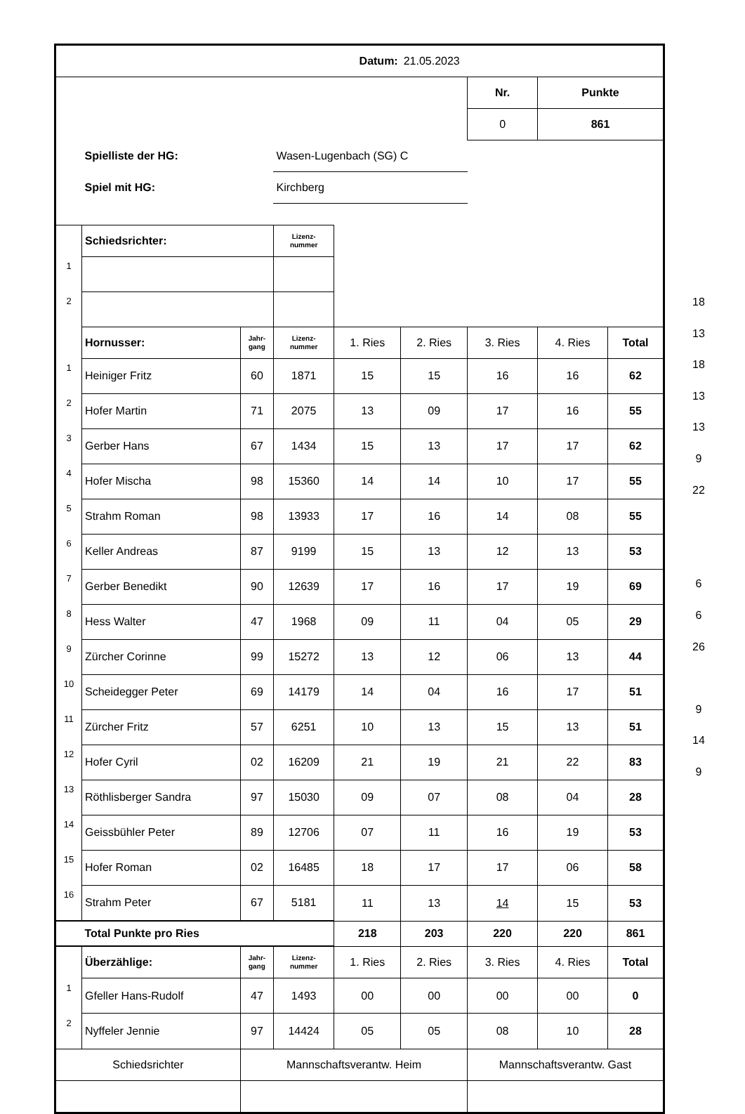| Datum: | | | | | 21.05.2023 | | | |
| | | | | | | Nr. | Punkte | |
| | | | | | | 0 | 861 | |
| | Spielliste der HG: | | Wasen-Lugenbach (SG) C | | | | | |
| | Spiel mit HG: | | Kirchberg | | | | | |
| | Schiedsrichter: | | Lizenz- nummer | | | | | |
| 1 | | | | | | | | |
| 2 | | | | | | | | |
| | Hornusser: | Jahr- gang | Lizenz- nummer | 1. Ries | 2. Ries | 3. Ries | 4. Ries | Total |
| 1 | Heiniger Fritz | 60 | 1871 | 15 | 15 | 16 | 16 | 62 |
| 2 | Hofer Martin | 71 | 2075 | 13 | 09 | 17 | 16 | 55 |
| 3 | Gerber Hans | 67 | 1434 | 15 | 13 | 17 | 17 | 62 |
| 4 | Hofer Mischa | 98 | 15360 | 14 | 14 | 10 | 17 | 55 |
| 5 | Strahm Roman | 98 | 13933 | 17 | 16 | 14 | 08 | 55 |
| 6 | Keller Andreas | 87 | 9199 | 15 | 13 | 12 | 13 | 53 |
| 7 | Gerber Benedikt | 90 | 12639 | 17 | 16 | 17 | 19 | 69 |
| 8 | Hess Walter | 47 | 1968 | 09 | 11 | 04 | 05 | 29 |
| 9 | Zürcher Corinne | 99 | 15272 | 13 | 12 | 06 | 13 | 44 |
| 10 | Scheidegger Peter | 69 | 14179 | 14 | 04 | 16 | 17 | 51 |
| 11 | Zürcher Fritz | 57 | 6251 | 10 | 13 | 15 | 13 | 51 |
| 12 | Hofer Cyril | 02 | 16209 | 21 | 19 | 21 | 22 | 83 |
| 13 | Röthlisberger Sandra | 97 | 15030 | 09 | 07 | 08 | 04 | 28 |
| 14 | Geissbühler Peter | 89 | 12706 | 07 | 11 | 16 | 19 | 53 |
| 15 | Hofer Roman | 02 | 16485 | 18 | 17 | 17 | 06 | 58 |
| 16 | Strahm Peter | 67 | 5181 | 11 | 13 | 14 | 15 | 53 |
| | Total Punkte pro Ries | | | 218 | 203 | 220 | 220 | 861 |
| | Überzählige: | Jahr- gang | Lizenz- nummer | 1. Ries | 2. Ries | 3. Ries | 4. Ries | Total |
| 1 | Gfeller Hans-Rudolf | 47 | 1493 | 00 | 00 | 00 | 00 | 0 |
| 2 | Nyffeler Jennie | 97 | 14424 | 05 | 05 | 08 | 10 | 28 |
| Schiedsrichter | | Mannschaftsverantw. Heim | | | | Mannschaftsverantw. Gast | | |
18
13
18
13
13
9
22
6
6
26
9
14
9